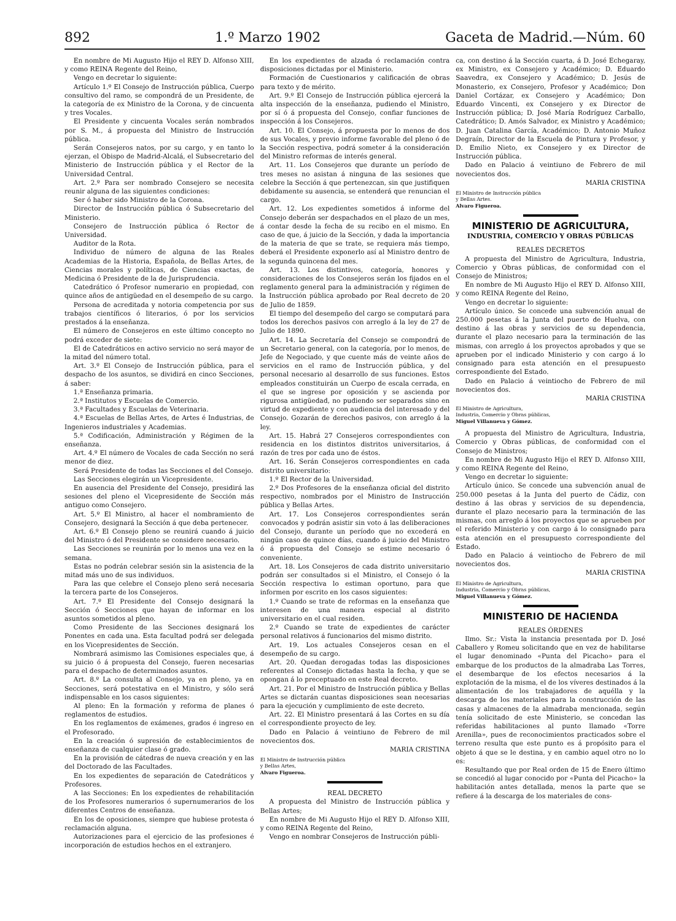892 1.º Marzo 1902 Gaceta de Madrid.—Núm. 60
En nombre de Mi Augusto Hijo el REY D. Alfonso XIII, y como REINA Regente del Reino,
Vengo en decretar lo siguiente:
Artículo 1.º El Consejo de Instrucción pública, Cuerpo consultivo del ramo, se compondrá de un Presidente, de la categoría de ex Ministro de la Corona, y de cincuenta y tres Vocales.
El Presidente y cincuenta Vocales serán nombrados por S. M., á propuesta del Ministro de Instrucción pública.
Serán Consejeros natos, por su cargo, y en tanto lo ejerzan, el Obispo de Madrid-Alcalá, el Subsecretario del Ministerio de Instrucción pública y el Rector de la Universidad Central.
Art. 2.º Para ser nombrado Consejero se necesita reunir alguna de las siguientes condiciones:
Ser ó haber sido Ministro de la Corona.
Director de Instrucción pública ó Subsecretario del Ministerio.
Consejero de Instrucción pública ó Rector de Universidad.
Auditor de la Rota.
Individuo de número de alguna de las Reales Academias de la Historia, Española, de Bellas Artes, de Ciencias morales y políticas, de Ciencias exactas, de Medicina ó Presidente de la de Jurisprudencia.
Catedrático ó Profesor numerario en propiedad, con quince años de antigüedad en el desempeño de su cargo.
Persona de acreditada y notoria competencia por sus trabajos científicos ó literarios, ó por los servicios prestados á la enseñanza.
El número de Consejeros en este último concepto no podrá exceder de siete:
El de Catedráticos en activo servicio no será mayor de la mitad del número total.
Art. 3.º El Consejo de Instrucción pública, para el despacho de los asuntos, se dividirá en cinco Secciones, á saber:
1.ª Enseñanza primaria.
2.ª Institutos y Escuelas de Comercio.
3.ª Facultades y Escuelas de Veterinaria.
4.ª Escuelas de Bellas Artes, de Artes é Industrias, de Ingenieros industriales y Academias.
5.ª Codificación, Administración y Régimen de la enseñanza.
Art. 4.º El número de Vocales de cada Sección no será menor de diez.
Será Presidente de todas las Secciones el del Consejo.
Las Secciones elegirán un Vicepresidente.
En ausencia del Presidente del Consejo, presidirá las sesiones del pleno el Vicepresidente de Sección más antiguo como Consejero.
Art. 5.º El Ministro, al hacer el nombramiento de Consejero, designará la Sección á que deba pertenecer.
Art. 6.º El Consejo pleno se reunirá cuando á juicio del Ministro ó del Presidente se considere necesario.
Las Secciones se reunirán por lo menos una vez en la semana.
Estas no podrán celebrar sesión sin la asistencia de la mitad más uno de sus individuos.
Para las que celebre el Consejo pleno será necesaria la tercera parte de los Consejeros.
Art. 7.º El Presidente del Consejo designará la Sección ó Secciones que hayan de informar en los asuntos sometidos al pleno.
Como Presidente de las Secciones designará los Ponentes en cada una. Esta facultad podrá ser delegada en los Vicepresidentes de Sección.
Nombrará asimismo las Comisiones especiales que, á su juicio ó á propuesta del Consejo, fueren necesarias para el despacho de determinados asuntos.
Art. 8.º La consulta al Consejo, ya en pleno, ya en Secciones, será potestativa en el Ministro, y sólo será indispensable en los casos siguientes:
Al pleno: En la formación y reforma de planes ó reglamentos de estudios.
En los reglamentos de exámenes, grados é ingreso en el Profesorado.
En la creación ó supresión de establecimientos de enseñanza de cualquier clase ó grado.
En la provisión de cátedras de nueva creación y en las del Doctorado de las Facultades.
En los expedientes de separación de Catedráticos y Profesores.
A las Secciones: En los expedientes de rehabilitación de los Profesores numerarios ó supernumerarios de los diferentes Centros de enseñanza.
En los de oposiciones, siempre que hubiese protesta ó reclamación alguna.
Autorizaciones para el ejercicio de las profesiones é incorporación de estudios hechos en el extranjero.
En los expedientes de alzada ó reclamación contra disposiciones dictadas por el Ministerio.
Formación de Cuestionarios y calificación de obras para texto y de mérito.
Art. 9.º El Consejo de Instrucción pública ejercerá la alta inspección de la enseñanza, pudiendo el Ministro, por sí ó á propuesta del Consejo, confiar funciones de inspección á los Consejeros.
Art. 10. El Consejo, á propuesta por lo menos de dos de sus Vocales, y previo informe favorable del pleno ó de la Sección respectiva, podrá someter á la consideración del Ministro reformas de interés general.
Art. 11. Los Consejeros que durante un período de tres meses no asistan á ninguna de las sesiones que celebre la Sección á que pertenezcan, sin que justifiquen debidamente su ausencia, se entenderá que renuncian el cargo.
Art. 12. Los expedientes sometidos á informe del Consejo deberán ser despachados en el plazo de un mes, á contar desde la fecha de su recibo en el mismo. En caso de que, á juicio de la Sección, y dada la importancia de la materia de que se trate, se requiera más tiempo, deberá el Presidente exponerlo así al Ministro dentro de la segunda quincena del mes.
Art. 13. Los distintivos, categoría, honores y consideraciones de los Consejeros serán los fijados en el reglamento general para la administración y régimen de la Instrucción pública aprobado por Real decreto de 20 de Julio de 1859.
El tiempo del desempeño del cargo se computará para todos los derechos pasivos con arreglo á la ley de 27 de Julio de 1890.
Art. 14. La Secretaría del Consejo se compondrá de un Secretario general, con la categoría, por lo menos, de Jefe de Negociado, y que cuente más de veinte años de servicios en el ramo de Instrucción pública, y del personal necesario al desarrollo de sus funciones. Estos empleados constituirán un Cuerpo de escala cerrada, en el que se ingrese por oposición y se ascienda por rigurosa antigüedad, no pudiendo ser separados sino en virtud de expediente y con audiencia del interesado y del Consejo. Gozarán de derechos pasivos, con arreglo á la ley.
Art. 15. Habrá 27 Consejeros correspondientes con residencia en los distintos distritos universitarios, á razón de tres por cada uno de éstos.
Art. 16. Serán Consejeros correspondientes en cada distrito universitario:
1.º El Rector de la Universidad.
2.º Dos Profesores de la enseñanza oficial del distrito respectivo, nombrados por el Ministro de Instrucción pública y Bellas Artes.
Art. 17. Los Consejeros correspondientes serán convocados y podrán asistir sin voto á las deliberaciones del Consejo, durante un período que no excederá en ningún caso de quince días, cuando á juicio del Ministro ó á propuesta del Consejo se estime necesario ó conveniente.
Art. 18. Los Consejeros de cada distrito universitario podrán ser consultados si el Ministro, el Consejo ó la Sección respectiva lo estiman oportuno, para que informen por escrito en los casos siguientes:
1.º Cuando se trate de reformas en la enseñanza que interesen de una manera especial al distrito universitario en el cual residen.
2.º Cuando se trate de expedientes de carácter personal relativos á funcionarios del mismo distrito.
Art. 19. Los actuales Consejeros cesan en el desempeño de su cargo.
Art. 20. Quedan derogadas todas las disposiciones referentes al Consejo dictadas hasta la fecha, y que se opongan á lo preceptuado en este Real decreto.
Art. 21. Por el Ministro de Instrucción pública y Bellas Artes se dictarán cuantas disposiciones sean necesarias para la ejecución y cumplimiento de este decreto.
Art. 22. El Ministro presentará á las Cortes en su día el correspondiente proyecto de ley.
Dado en Palacio á veintiuno de Febrero de mil novecientos dos.
MARIA CRISTINA
El Ministro de Instrucción pública
y Bellas Artes,
Alvaro Figueroa.
REAL DECRETO
A propuesta del Ministro de Instrucción pública y Bellas Artes;
En nombre de Mi Augusto Hijo el REY D. Alfonso XIII, y como REINA Regente del Reino,
Vengo en nombrar Consejeros de Instrucción públi-
ca, con destino á la Sección cuarta, á D. José Echegaray, ex Ministro, ex Consejero y Académico; D. Eduardo Saavedra, ex Consejero y Académico; D. Jesús de Monasterio, ex Consejero, Profesor y Académico; Don Daniel Cortázar, ex Consejero y Académico; Don Eduardo Vincenti, ex Consejero y ex Director de Instrucción pública; D. José María Rodríguez Carballo, Catedrático; D. Amós Salvador, ex Ministro y Académico; D. Juan Catalina García, Académico; D. Antonio Muñoz Degraín, Director de la Escuela de Pintura y Profesor, y D. Emilio Nieto, ex Consejero y ex Director de Instrucción pública.
Dado en Palacio á veintiuno de Febrero de mil novecientos dos.
MARIA CRISTINA
El Ministro de Instrucción pública
y Bellas Artes.
Alvaro Figueroa.
MINISTERIO DE AGRICULTURA,
INDUSTRIA, COMERCIO Y OBRAS PÚBLICAS
REALES DECRETOS
A propuesta del Ministro de Agricultura, Industria, Comercio y Obras públicas, de conformidad con el Consejo de Ministros;
En nombre de Mi Augusto Hijo el REY D. Alfonso XIII, y como REINA Regente del Reino,
Vengo en decretar lo siguiente:
Artículo único. Se concede una subvención anual de 250.000 pesetas á la Junta del puerto de Huelva, con destino á las obras y servicios de su dependencia, durante el plazo necesario para la terminación de las mismas, con arreglo á los proyectos aprobados y que se aprueben por el indicado Ministerio y con cargo á lo consignado para esta atención en el presupuesto correspondiente del Estado.
Dado en Palacio á veintiocho de Febrero de mil novecientos dos.
MARIA CRISTINA
El Ministro de Agricultura,
Industria, Comercio y Obras públicas,
Miguel Villanueva y Gómez.
A propuesta del Ministro de Agricultura, Industria, Comercio y Obras públicas, de conformidad con el Consejo de Ministros;
En nombre de Mi Augusto Hijo el REY D. Alfonso XIII, y como REINA Regente del Reino,
Vengo en decretar lo siguiente:
Artículo único. Se concede una subvención anual de 250.000 pesetas á la Junta del puerto de Cádiz, con destino á las obras y servicios de su dependencia, durante el plazo necesario para la terminación de las mismas, con arreglo á los proyectos que se aprueben por el referido Ministerio y con cargo á lo consignado para esta atención en el presupuesto correspondiente del Estado.
Dado en Palacio á veintiocho de Febrero de mil novecientos dos.
MARIA CRISTINA
El Ministro de Agricultura,
Industria, Comercio y Obras públicas,
Miguel Villanueva y Gómez.
MINISTERIO DE HACIENDA
REALES ÓRDENES
Ilmo. Sr.: Vista la instancia presentada por D. José Caballero y Romeu solicitando que en vez de habilitarse el lugar denominado «Punta del Picacho» para el embarque de los productos de la almadraba Las Torres, el desembarque de los efectos necesarios á la explotación de la misma, el de los víveres destinados á la alimentación de los trabajadores de aquélla y la descarga de los materiales para la construcción de las casas y almacenes de la almadraba mencionada, según tenía solicitado de este Ministerio, se concedan las referidas habilitaciones al punto llamado «Torre Arenilla», pues de reconocimientos practicados sobre el terreno resulta que este punto es á propósito para el objeto á que se le destina, y en cambio aquel otro no lo es:
Resultando que por Real orden de 15 de Enero último se concedió al lugar conocido por «Punta del Picacho» la habilitación antes detallada, menos la parte que se refiere á la descarga de los materiales de cons-